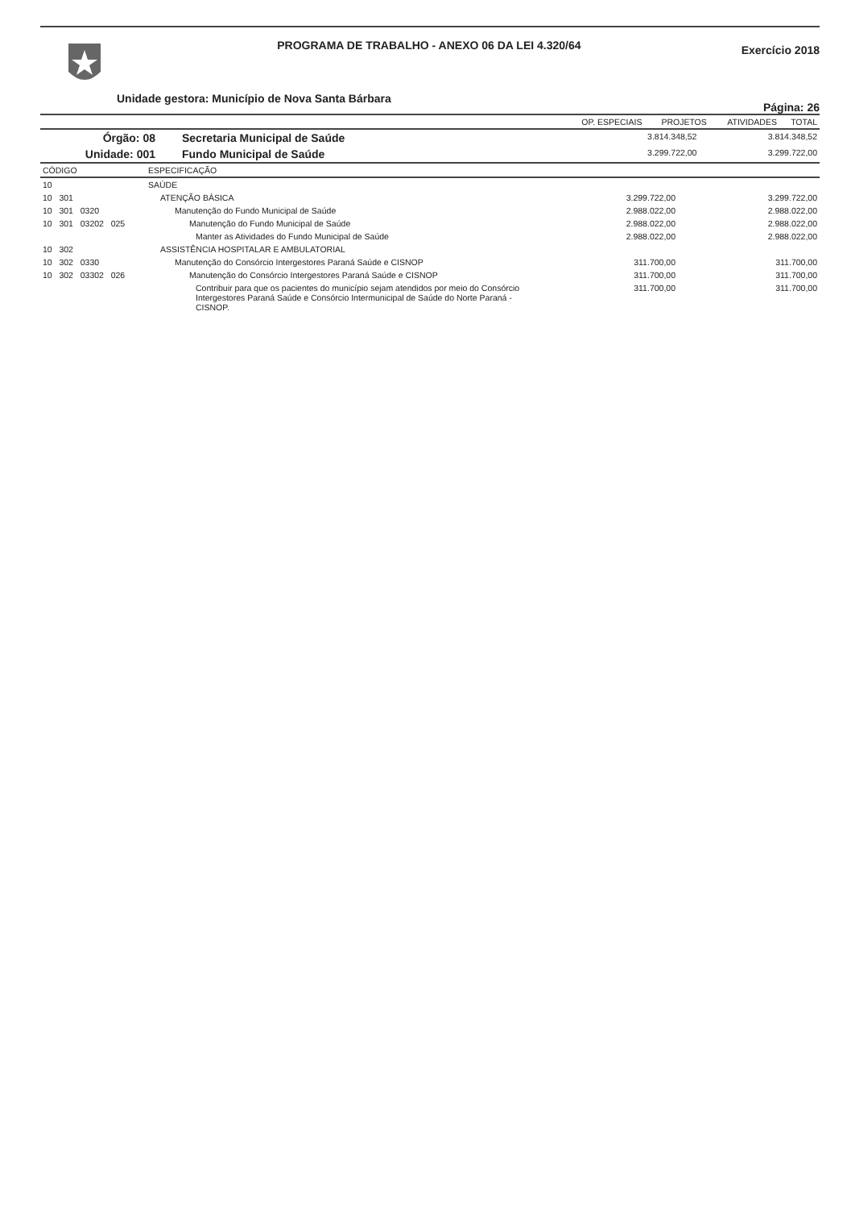PROGRAMA DE TRABALHO - ANEXO 06 DA LEI 4.320/64
Unidade gestora: Município de Nova Santa Bárbara
Exercício 2018
Página: 26
| | OP. ESPECIAIS | PROJETOS | ATIVIDADES | TOTAL |
| --- | --- | --- | --- | --- |
| Órgão: 08 | Secretaria Municipal de Saúde | 3.814.348,52 | 3.814.348,52 |
| Unidade: 001 | Fundo Municipal de Saúde | 3.299.722,00 | 3.299.722,00 |
| CÓDIGO | ESPECIFICAÇÃO | | |
| --- | --- | --- | --- |
| 10 | SAÚDE | | |
| 10 301 | ATENÇÃO BÁSICA | 3.299.722,00 | 3.299.722,00 |
| 10 301 0320 | Manutenção do Fundo Municipal de Saúde | 2.988.022,00 | 2.988.022,00 |
| 10 301 03202 025 | Manutenção do Fundo Municipal de Saúde | 2.988.022,00 | 2.988.022,00 |
| | Manter as Atividades do Fundo Municipal de Saúde | 2.988.022,00 | 2.988.022,00 |
| 10 302 | ASSISTÊNCIA HOSPITALAR E AMBULATORIAL | | |
| 10 302 0330 | Manutenção do Consórcio Intergestores Paraná Saúde e CISNOP | 311.700,00 | 311.700,00 |
| 10 302 03302 026 | Manutenção do Consórcio Intergestores Paraná Saúde e CISNOP | 311.700,00 | 311.700,00 |
| | Contribuir para que os pacientes do município sejam atendidos por meio do Consórcio Intergestores Paraná Saúde e Consórcio Intermunicipal de Saúde do Norte Paraná - CISNOP. | 311.700,00 | 311.700,00 |